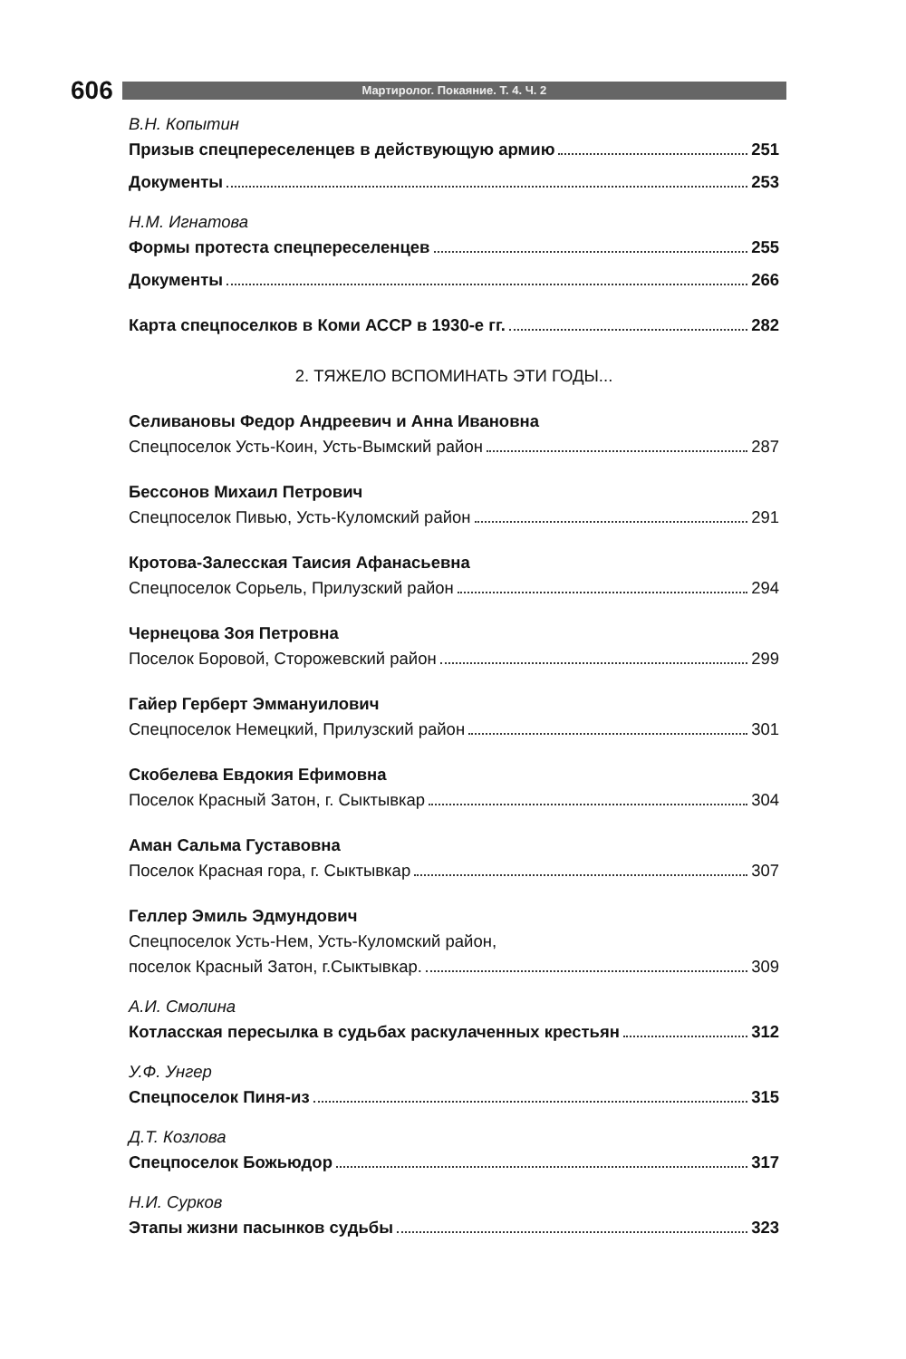606
Мартиролог. Покаяние. Т. 4. Ч. 2
В.Н. Копытин
Призыв спецпереселенцев в действующую армию 251
Документы 253
Н.М. Игнатова
Формы протеста спецпереселенцев 255
Документы 266
Карта спецпоселков в Коми АССР в 1930-е гг. 282
2. ТЯЖЕЛО ВСПОМИНАТЬ ЭТИ ГОДЫ...
Селивановы Федор Андреевич и Анна Ивановна
Спецпоселок Усть-Коин, Усть-Вымский район 287
Бессонов Михаил Петрович
Спецпоселок Пивью, Усть-Куломский район 291
Кротова-Залесская Таисия Афанасьевна
Спецпоселок Сорьель, Прилузский район 294
Чернецова Зоя Петровна
Поселок Боровой, Сторожевский район 299
Гайер Герберт Эммануилович
Спецпоселок Немецкий, Прилузский район 301
Скобелева Евдокия Ефимовна
Поселок Красный Затон, г. Сыктывкар 304
Аман Сальма Густавовна
Поселок Красная гора, г. Сыктывкар 307
Геллер Эмиль Эдмундович
Спецпоселок Усть-Нем, Усть-Куломский район,
поселок Красный Затон, г.Сыктывкар. 309
А.И. Смолина
Котласская пересылка в судьбах раскулаченных крестьян 312
У.Ф. Унгер
Спецпоселок Пиня-из 315
Д.Т. Козлова
Спецпоселок Божьюдор 317
Н.И. Сурков
Этапы жизни пасынков судьбы 323